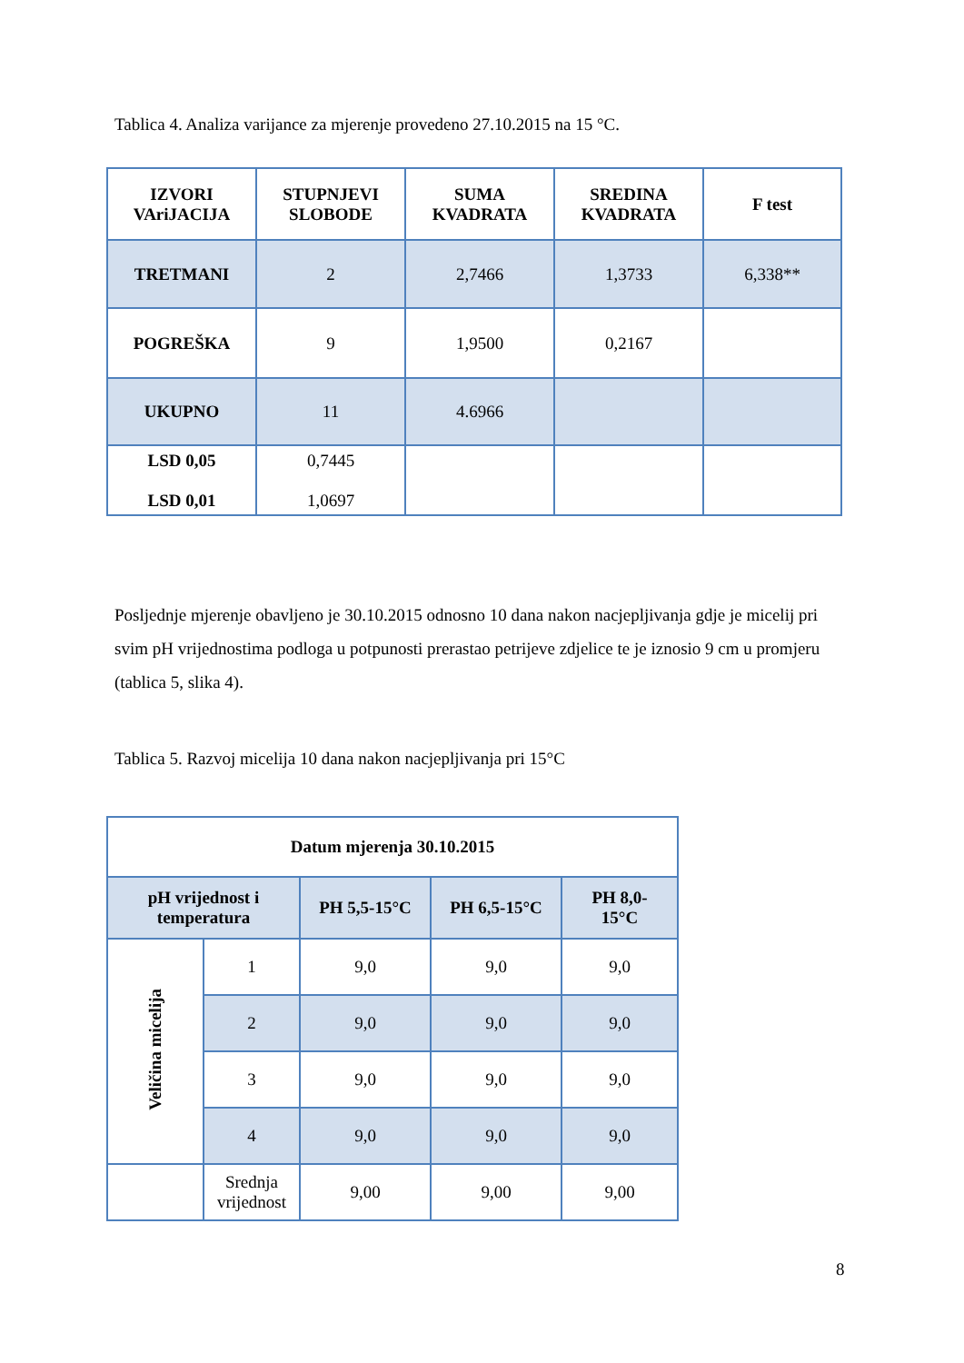Tablica 4. Analiza varijance za mjerenje provedeno 27.10.2015 na 15 °C.
| IZVORI VAriJACIJA | STUPNJEVI SLOBODE | SUMA KVADRATA | SREDINA KVADRATA | F test |
| --- | --- | --- | --- | --- |
| TRETMANI | 2 | 2,7466 | 1,3733 | 6,338** |
| POGREŠKA | 9 | 1,9500 | 0,2167 | |
| UKUPNO | 11 | 4.6966 | | |
| LSD 0,05 LSD 0,01 | 0,7445 1,0697 | | | |
Posljednje mjerenje obavljeno je 30.10.2015 odnosno 10 dana nakon nacjepljivanja gdje je micelij pri svim pH vrijednostima podloga u potpunosti prerastao petrijeve zdjelice te je iznosio 9 cm u promjeru (tablica 5, slika 4).
Tablica 5. Razvoj micelija 10 dana nakon nacjepljivanja pri 15°C
| Datum mjerenja 30.10.2015 | | | | |
| --- | --- | --- | --- | --- |
| pH vrijednost i temperatura | | PH 5,5-15°C | PH 6,5-15°C | PH 8,0- 15°C |
| Veličina micelija | 1 | 9,0 | 9,0 | 9,0 |
| | 2 | 9,0 | 9,0 | 9,0 |
| | 3 | 9,0 | 9,0 | 9,0 |
| | 4 | 9,0 | 9,0 | 9,0 |
| | Srednja vrijednost | 9,00 | 9,00 | 9,00 |
8